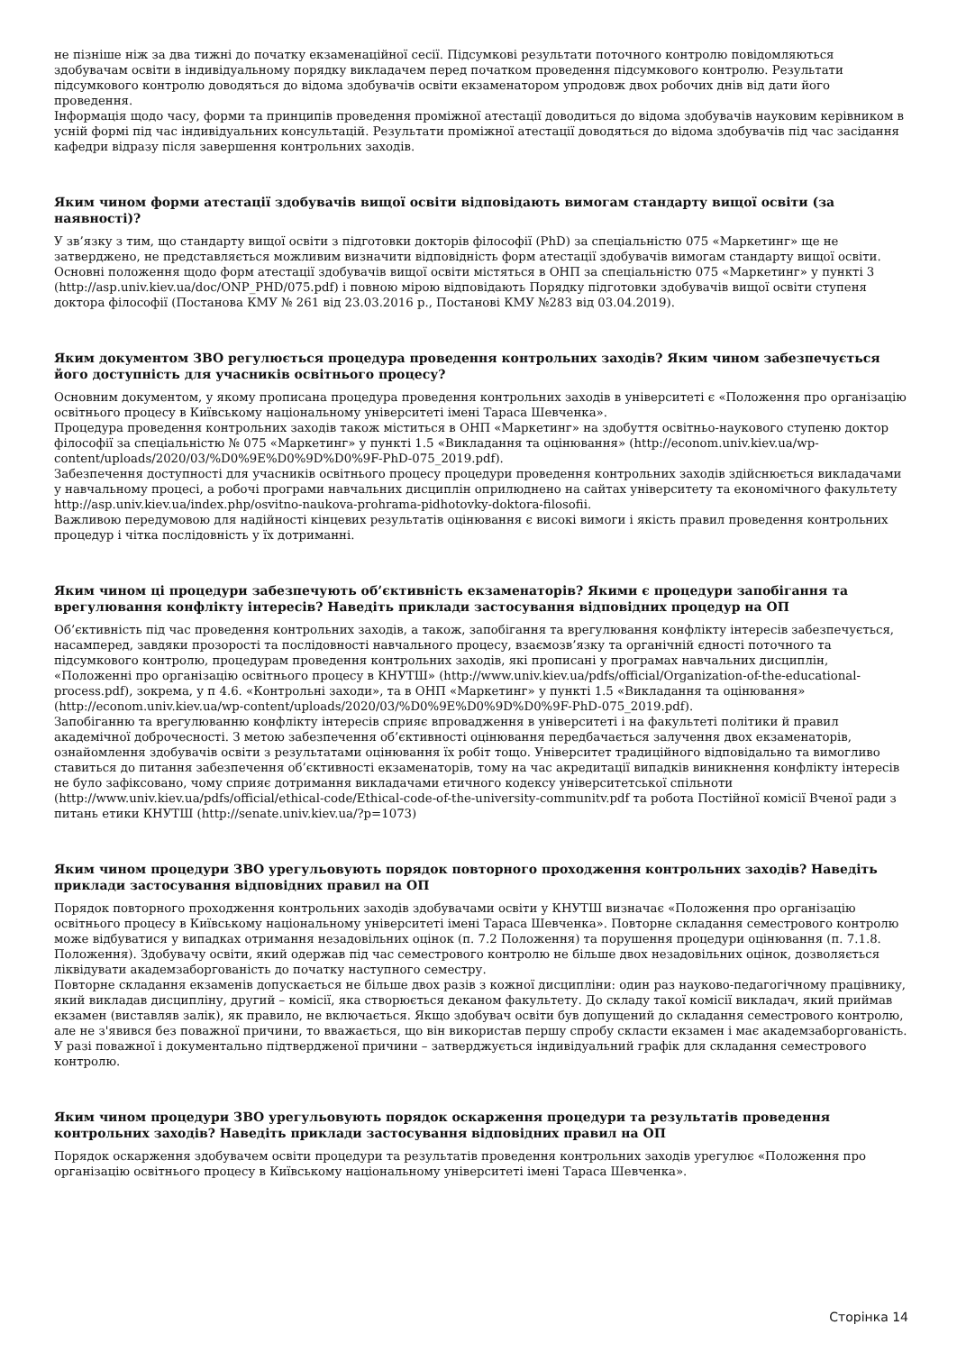не пізніше ніж за два тижні до початку екзаменаційної сесії. Підсумкові результати поточного контролю повідомляються здобувачам освіти в індивідуальному порядку викладачем перед початком проведення підсумкового контролю. Результати підсумкового контролю доводяться до відома здобувачів освіти екзаменатором упродовж двох робочих днів від дати його проведення.
Інформація щодо часу, форми та принципів проведення проміжної атестації доводиться до відома здобувачів науковим керівником в усній формі під час індивідуальних консультацій. Результати проміжної атестації доводяться до відома здобувачів під час засідання кафедри відразу після завершення контрольних заходів.
Яким чином форми атестації здобувачів вищої освіти відповідають вимогам стандарту вищої освіти (за наявності)?
У зв’язку з тим, що стандарту вищої освіти з підготовки докторів філософії (PhD) за спеціальністю 075 «Маркетинг» ще не затверджено, не представляється можливим визначити відповідність форм атестації здобувачів вимогам стандарту вищої освіти.
Основні положення щодо форм атестації здобувачів вищої освіти містяться в ОНП за спеціальністю 075 «Маркетинг» у пункті 3 (http://asp.univ.kiev.ua/doc/ONP_PHD/075.pdf) і повною мірою відповідають Порядку підготовки здобувачів вищої освіти ступеня доктора філософії (Постанова КМУ № 261 від 23.03.2016 р., Постанові КМУ №283 від 03.04.2019).
Яким документом ЗВО регулюється процедура проведення контрольних заходів? Яким чином забезпечується його доступність для учасників освітнього процесу?
Основним документом, у якому прописана процедура проведення контрольних заходів в університеті є «Положення про організацію освітнього процесу в Київському національному університеті імені Тараса Шевченка».
Процедура проведення контрольних заходів також міститься в ОНП «Маркетинг» на здобуття освітньо-наукового ступеню доктор філософії за спеціальністю № 075 «Маркетинг» у пункті 1.5 «Викладання та оцінювання» (http://econom.univ.kiev.ua/wp-content/uploads/2020/03/%D0%9E%D0%9D%D0%9F-PhD-075_2019.pdf).
Забезпечення доступності для учасників освітнього процесу процедури проведення контрольних заходів здійснюється викладачами у навчальному процесі, а робочі програми навчальних дисциплін оприлюднено на сайтах університету та економічного факультету http://asp.univ.kiev.ua/index.php/osvitno-naukova-prohrama-pidhotovky-doktora-filosofii.
Важливою передумовою для надійності кінцевих результатів оцінювання є високі вимоги і якість правил проведення контрольних процедур і чітка послідовність у їх дотриманні.
Яким чином ці процедури забезпечують об’єктивність екзаменаторів? Якими є процедури запобігання та врегулювання конфлікту інтересів? Наведіть приклади застосування відповідних процедур на ОП
Об’єктивність під час проведення контрольних заходів, а також, запобігання та врегулювання конфлікту інтересів забезпечується, насамперед, завдяки прозорості та послідовності навчального процесу, взаємозв’язку та органічній єдності поточного та підсумкового контролю, процедурам проведення контрольних заходів, які прописані у програмах навчальних дисциплін, «Положенні про організацію освітнього процесу в КНУТШ» (http://www.univ.kiev.ua/pdfs/official/Organization-of-the-educational-process.pdf), зокрема, у п 4.6. «Контрольні заходи», та в ОНП «Маркетинг» у пункті 1.5 «Викладання та оцінювання» (http://econom.univ.kiev.ua/wp-content/uploads/2020/03/%D0%9E%D0%9D%D0%9F-PhD-075_2019.pdf).
Запобіганню та врегулюванню конфлікту інтересів сприяє впровадження в університеті і на факультеті політики й правил академічної доброчесності. З метою забезпечення об’єктивності оцінювання передбачається залучення двох екзаменаторів, ознайомлення здобувачів освіти з результатами оцінювання їх робіт тощо. Університет традиційного відповідально та вимогливо ставиться до питання забезпечення об’єктивності екзаменаторів, тому на час акредитації випадків виникнення конфлікту інтересів не було зафіксовано, чому сприяє дотримання викладачами етичного кодексу університетської спільноти (http://www.univ.kiev.ua/pdfs/official/ethical-code/Ethical-code-of-the-university-communitv.pdf та робота Постійної комісії Вченої ради з питань етики КНУТШ (http://senate.univ.kiev.ua/?p=1073)
Яким чином процедури ЗВО урегульовують порядок повторного проходження контрольних заходів? Наведіть приклади застосування відповідних правил на ОП
Порядок повторного проходження контрольних заходів здобувачами освіти у КНУТШ визначає «Положення про організацію освітнього процесу в Київському національному університеті імені Тараса Шевченка». Повторне складання семестрового контролю може відбуватися у випадках отримання незадовільних оцінок (п. 7.2 Положення) та порушення процедури оцінювання (п. 7.1.8. Положення). Здобувачу освіти, який одержав під час семестрового контролю не більше двох незадовільних оцінок, дозволяється ліквідувати академзаборгованість до початку наступного семестру.
Повторне складання екзаменів допускається не більше двох разів з кожної дисципліни: один раз науково-педагогічному працівнику, який викладав дисципліну, другий – комісії, яка створюється деканом факультету. До складу такої комісії викладач, який приймав екзамен (виставляв залік), як правило, не включається. Якщо здобувач освіти був допущений до складання семестрового контролю, але не з'явився без поважної причини, то вважається, що він використав першу спробу скласти екзамен і має академзаборгованість. У разі поважної і документально підтвердженої причини – затверджується індивідуальний графік для складання семестрового контролю.
Яким чином процедури ЗВО урегульовують порядок оскарження процедури та результатів проведення контрольних заходів? Наведіть приклади застосування відповідних правил на ОП
Порядок оскарження здобувачем освіти процедури та результатів проведення контрольних заходів урегулює «Положення про організацію освітнього процесу в Київському національному університеті імені Тараса Шевченка».
Сторінка 14